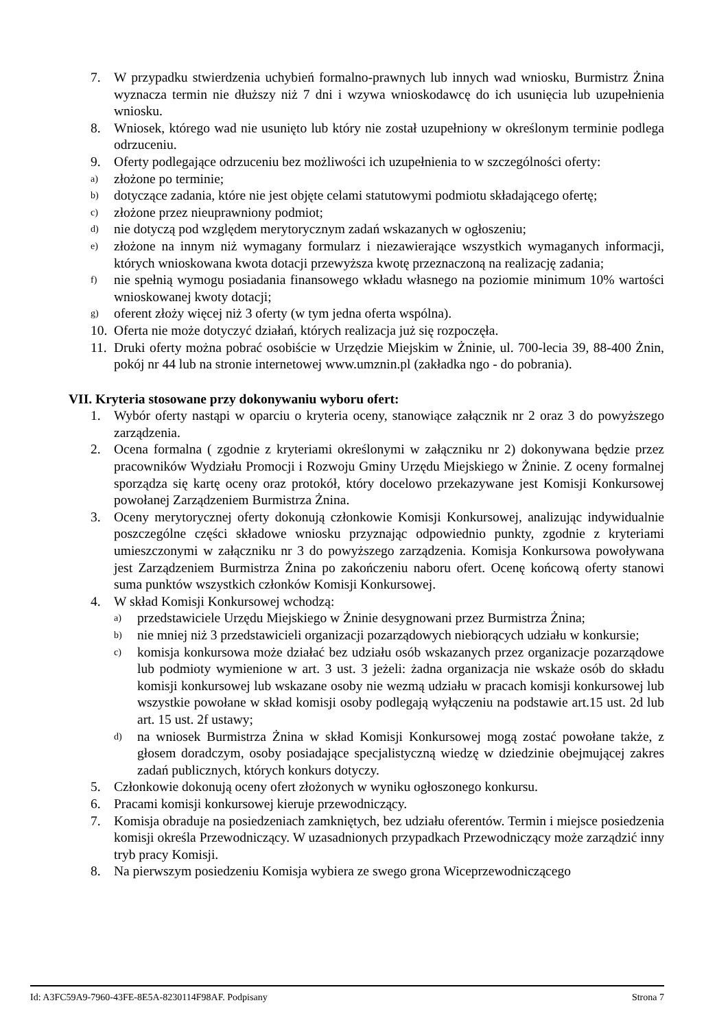7. W przypadku stwierdzenia uchybień formalno-prawnych lub innych wad wniosku, Burmistrz Żnina wyznacza termin nie dłuższy niż 7 dni i wzywa wnioskodawcę do ich usunięcia lub uzupełnienia wniosku.
8. Wniosek, którego wad nie usunięto lub który nie został uzupełniony w określonym terminie podlega odrzuceniu.
9. Oferty podlegające odrzuceniu bez możliwości ich uzupełnienia to w szczególności oferty:
a) złożone po terminie;
b) dotyczące zadania, które nie jest objęte celami statutowymi podmiotu składającego ofertę;
c) złożone przez nieuprawniony podmiot;
d) nie dotyczą pod względem merytorycznym zadań wskazanych w ogłoszeniu;
e) złożone na innym niż wymagany formularz i niezawierające wszystkich wymaganych informacji, których wnioskowana kwota dotacji przewyższa kwotę przeznaczoną na realizację zadania;
f) nie spełnią wymogu posiadania finansowego wkładu własnego na poziomie minimum 10% wartości wnioskowanej kwoty dotacji;
g) oferent złoży więcej niż 3 oferty (w tym jedna oferta wspólna).
10. Oferta nie może dotyczyć działań, których realizacja już się rozpoczęła.
11. Druki oferty można pobrać osobiście w Urzędzie Miejskim w Żninie, ul. 700-lecia 39, 88-400 Żnin, pokój nr 44 lub na stronie internetowej www.umznin.pl (zakładka ngo - do pobrania).
VII. Kryteria stosowane przy dokonywaniu wyboru ofert:
1. Wybór oferty nastąpi w oparciu o kryteria oceny, stanowiące załącznik nr 2 oraz 3 do powyższego zarządzenia.
2. Ocena formalna ( zgodnie z kryteriami określonymi w załączniku nr 2) dokonywana będzie przez pracowników Wydziału Promocji i Rozwoju Gminy Urzędu Miejskiego w Żninie. Z oceny formalnej sporządza się kartę oceny oraz protokół, który docelowo przekazywane jest Komisji Konkursowej powołanej Zarządzeniem Burmistrza Żnina.
3. Oceny merytorycznej oferty dokonują członkowie Komisji Konkursowej, analizując indywidualnie poszczególne części składowe wniosku przyznając odpowiednio punkty, zgodnie z kryteriami umieszczonymi w załączniku nr 3 do powyższego zarządzenia. Komisja Konkursowa powoływana jest Zarządzeniem Burmistrza Żnina po zakończeniu naboru ofert. Ocenę końcową oferty stanowi suma punktów wszystkich członków Komisji Konkursowej.
4. W skład Komisji Konkursowej wchodzą:
a) przedstawiciele Urzędu Miejskiego w Żninie desygnowani przez Burmistrza Żnina;
b) nie mniej niż 3 przedstawicieli organizacji pozarządowych niebiorących udziału w konkursie;
c) komisja konkursowa może działać bez udziału osób wskazanych przez organizacje pozarządowe lub podmioty wymienione w art. 3 ust. 3 jeżeli: żadna organizacja nie wskaże osób do składu komisji konkursowej lub wskazane osoby nie wezmą udziału w pracach komisji konkursowej lub wszystkie powołane w skład komisji osoby podlegają wyłączeniu na podstawie art.15 ust. 2d lub art. 15 ust. 2f ustawy;
d) na wniosek Burmistrza Żnina w skład Komisji Konkursowej mogą zostać powołane także, z głosem doradczym, osoby posiadające specjalistyczną wiedzę w dziedzinie obejmującej zakres zadań publicznych, których konkurs dotyczy.
5. Członkowie dokonują oceny ofert złożonych w wyniku ogłoszonego konkursu.
6. Pracami komisji konkursowej kieruje przewodniczący.
7. Komisja obraduje na posiedzeniach zamkniętych, bez udziału oferentów. Termin i miejsce posiedzenia komisji określa Przewodniczący. W uzasadnionych przypadkach Przewodniczący może zarządzić inny tryb pracy Komisji.
8. Na pierwszym posiedzeniu Komisja wybiera ze swego grona Wiceprzewodniczącego
Id: A3FC59A9-7960-43FE-8E5A-8230114F98AF. Podpisany Strona 7